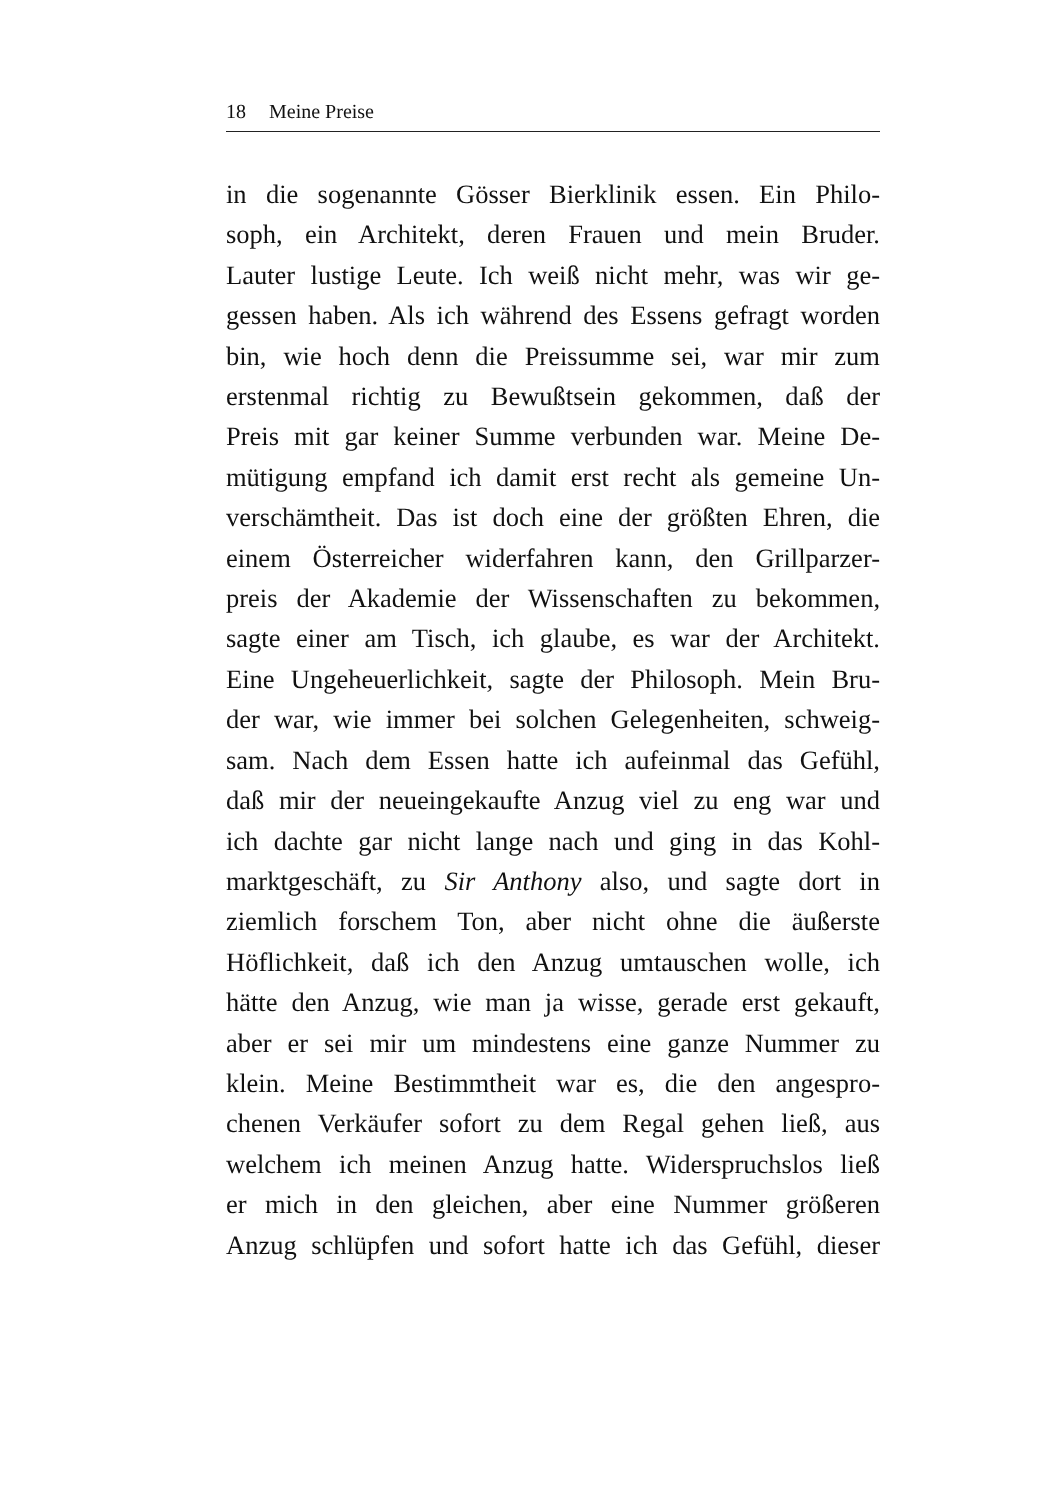18 Meine Preise
in die sogenannte Gösser Bierklinik essen. Ein Philo-
soph, ein Architekt, deren Frauen und mein Bruder.
Lauter lustige Leute. Ich weiß nicht mehr, was wir ge-
gessen haben. Als ich während des Essens gefragt worden
bin, wie hoch denn die Preissumme sei, war mir zum
erstenmal richtig zu Bewußtsein gekommen, daß der
Preis mit gar keiner Summe verbunden war. Meine De-
mütigung empfand ich damit erst recht als gemeine Un-
verschämtheit. Das ist doch eine der größten Ehren, die
einem Österreicher widerfahren kann, den Grillparzer-
preis der Akademie der Wissenschaften zu bekommen,
sagte einer am Tisch, ich glaube, es war der Architekt.
Eine Ungeheuerlichkeit, sagte der Philosoph. Mein Bru-
der war, wie immer bei solchen Gelegenheiten, schweig-
sam. Nach dem Essen hatte ich aufeinmal das Gefühl,
daß mir der neueingekaufte Anzug viel zu eng war und
ich dachte gar nicht lange nach und ging in das Kohl-
marktgeschäft, zu Sir Anthony also, und sagte dort in
ziemlich forschem Ton, aber nicht ohne die äußerste
Höflichkeit, daß ich den Anzug umtauschen wolle, ich
hätte den Anzug, wie man ja wisse, gerade erst gekauft,
aber er sei mir um mindestens eine ganze Nummer zu
klein. Meine Bestimmtheit war es, die den angespro-
chenen Verkäufer sofort zu dem Regal gehen ließ, aus
welchem ich meinen Anzug hatte. Widerspruchslos ließ
er mich in den gleichen, aber eine Nummer größeren
Anzug schlüpfen und sofort hatte ich das Gefühl, dieser